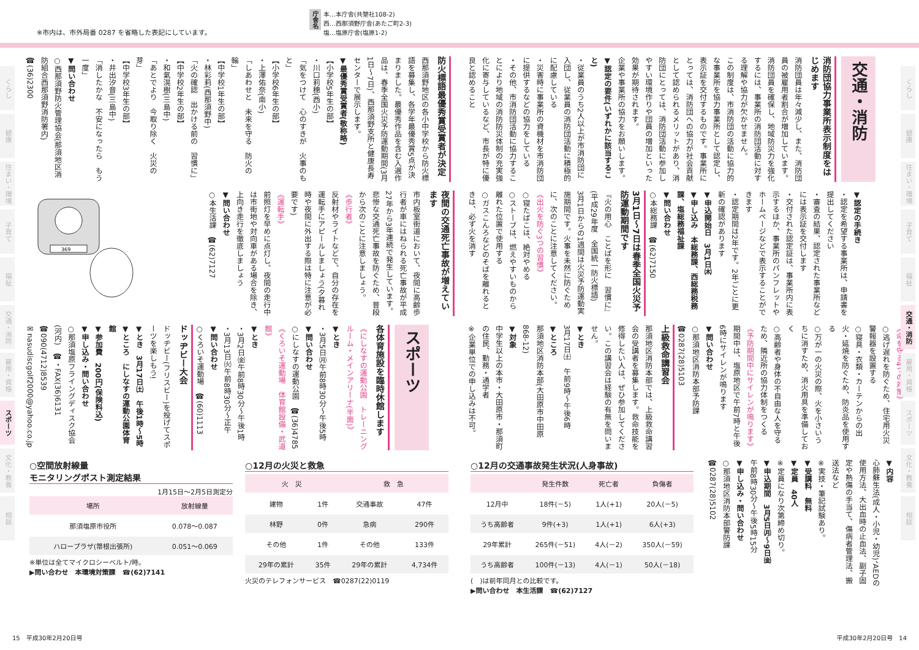※市内は、市外局番 0287 を省略した表記にしています。
庁舎名
本…本庁舎(共墾社108-2)
西…西那須野庁舎(あたご町2-3)
塩…塩原庁舎(塩原1-2)
くらし
健康
住まい・環境
子育て
福祉
交通・消防
雇用・資格
スポーツ
文化・教養
相談
交通・消防
消防団協力事業所表示制度をはじめます
消防団員は年々減少し、また、消防団員の被雇用者割合が増加しています。消防団員を確保し、地域防災力を強化するには、事業所の消防団活動に対する理解や協力が欠かせません。
この制度は、市消防団の活動に協力的な事業所を協力事業所として認定し、表示証を交付するものです。事業所にとっては、消防団への協力が社会貢献として認められるメリットがあり、消防団にとっては、消防団活動に参加しやすい環境作りや団員の増加といった効果が期待されます。
企業や事業所の協力をお願いします。
▼認定の要件(いずれかに該当すること)
・従業員のうち2人以上が市消防団に入団し、従業員の消防団活動に積極的に配慮している
・災害時に事業所の資機材を市消防団に提供するなどの協力をしている
・その他、市消防団活動に協力することにより地域の消防防災体制の充実強化に寄与しているなど、市長が特に優良と認めること
▼認定の手続き
・認定を希望する事業所は、申請書を提出してください
・審査の結果、認定された事業所などには表示証を交付します
・交付された認定証は、事業所内に表示するほか、事業所のパンフレットやホームページなどで表示することができます
・認定期間は2年です。2年ごとに更新の確認があります
▼申込開始日　3月1日㈭
▼申し込み　本総務課、西総務税務課、塩総務福祉課
▼問い合わせ
○本総務課　☎(62)7150
3月1日～7日は春季全国火災予防運動期間です
『火の用心　ことばを形に　習慣に』(平成29年度　全国統一防火標語)
3月1日からの1週間は火災予防運動実施期間です。火事を未然に防ぐために、次のことに注意してください。
《出火を防ぐ3つの習慣》
○寝たばこは、絶対やめる
○ストーブは、燃えやすいものから離れた位置で使用する
○ガスこんろなどのそばを離れるときは、必ず火を消す
《命を守る4つの対策》
○逃げ遅れを防ぐため、住宅用火災警報器を設置する
○寝具・衣類・カーテンからの出火・延焼を防ぐため、防炎品を使用する
○万が一の火災の際、火を小さいうちに消すため、消火用具を準備しておく
○高齢者や身体の不自由な人を守るため、隣近所の協力体制をつくる
《予防期間中にサイレンが鳴ります》
期間中は、塩原地区で午前7時と午後6時にサイレンが鳴ります
▼問い合わせ
○那須地区消防本部予防課　☎0287(28)5103
上級救命講習会
那須地区消防本部では、上級救命講習会の受講者を募集します。救命技能を修得したい人は、ぜひ参加してください。この講習会は経験の有無を問いません。
▼とき
3月17日㈯　午前9時～午後6時
▼ところ
那須地区消防本部(大田原市中田原868-12)
▼対象
中学生以上の本市・大田原市・那須町の住民、勤務・通学者
※企業単位での申し込みは不可。
▼内容
心肺蘇生法(成人・小児・幼児)、AEDの使用方法、大出血時の止血法、副子固定や熱傷の手当て、傷病者管理法、搬送法など
※実技・筆記試験あり。
▼受講料　無料
▼定員　40人
※定員になり次第締め切り。
▼申込期間　3月5日㈪～9日㈮
午前8時30分～午後5時15分
▼申し込み・問い合わせ
○那須地区消防本部警防課　☎0287(28)5102
○12月の交通事故発生状況(人身事故)
| | 発生件数 | 死亡者 | 負傷者 |
| --- | --- | --- | --- |
| 12月中 | 18件(－5) | 1人(+1) | 20人(－5) |
| うち高齢者 | 9件(+3) | 1人(+1) | 6人(+3) |
| 29年累計 | 265件(－51) | 4人(－2) | 350人(－59) |
| うち高齢者 | 100件(－13) | 4人(－1) | 50人(－18) |
(　)は前年同月との比較です。
▶問い合わせ　本生活課　☎(62)7127
平成30年2月20日号　14
防火標語最優秀賞受賞者が決定
西那須野地区の各小中学校から防火標語を募集し、各学年最優秀賞5点が決まりました。最優秀作品を含む入選作品は、春季全国火災予防運動期間(3月1日～7日)、西那須野支所と健康長寿センターで展示します。
▼最優秀賞受賞者(敬称略)
【小学校5年生の部】
・川口莉穂(西小)
「気をつけて　心のすきが　火事のもと」
【小学校6年生の部】
・上澤佑奈(南小)
「しあわせと　未来を守る　防火の輪」
【中学校1年生の部】
・林彩莉(西那須野中)
「火の確認　出かける前の　習慣に」
【中学校2年生の部】
・和氣滉樹(三島中)
「あとでより　今取り除く　火災の芽」
【中学校3年生の部】
・井出汐音(三島中)
「消したかな　不安になったら　もう一度」
▼問い合わせ
○西那須野防火管理協会(那須地区消防組合西那須野消防署内)　☎(36)2300
夜間の交通死亡事故が増えています
市内板室街道において、夜間に高齢歩行者が車にはねられる死亡事故が平成27年から3年連続で発生しています。
悲惨な交通死亡事故を防ぐため、普段から次のことに注意しましょう。
《歩行者》
反射材やライトなどで、自分の存在を運転手にアピールしましょう(夕暮れ時や夜間に外出する際は特に注意が必要です)
《運転手》
前照灯を早めに点灯し、夜間の走行中は市街地や対向車がある場合を除き、上向き走行を徹底しましょう
▼問い合わせ
○本生活課　☎(62)7127
369
スポーツ
各体育施設を臨時休館します
《にしなすの運動公園　トレーニングルーム・メインアリーナ(半面)》
▼とき
・3月5日㈪午前8時30分～午後5時
▼問い合わせ
○にしなすの運動公園　☎(36)4785
《くろいそ運動場　体育館設備・武道館》
▼とき
・3月2日㈮午前8時30分～午後1時
・3月13日㈫午前8時30分～正午
▼問い合わせ
○くろいそ運動場　☎(60)1113
ドッヂビー大会
ドッヂビー(フリスビー)を投げてスポーツを楽しもう!
▼とき　3月17日㈯　午後1時～5時
▼ところ　にしなすの運動公園体育館
▼参加費　200円(保険料込)
▼申し込み・問い合わせ
○那須塩原フライングディスク協会(河内)　☎・FAX(36)6131　☎090(4712)8539
✉nasudiscgolf2000@yahoo.co.jp
○空間放射線量
モニタリングポスト測定結果
1月15日～2月5日測定分
| 場所 | 放射線量 |
| --- | --- |
| 那須塩原市役所 | 0.078～0.087 |
| ハロープラザ(箒根出張所) | 0.051～0.069 |
※単位は全てマイクロシーベルト/時。
▶問い合わせ　本環境対策課　☎(62)7141
○12月の火災と救急
| 火 災 | | 救 急 | |
| --- | --- | --- | --- |
| 建物 | 1件 | 交通事故 | 47件 |
| 林野 | 0件 | 急病 | 290件 |
| その他 | 1件 | その他 | 133件 |
| 29年の累計 | 35件 | 29年の累計 | 4,734件 |
火災のテレフォンサービス　☎0287(22)0119
くらし
健康
住まい・環境
子育て
福祉
交通・消防
雇用・資格
スポーツ
文化・教養
相談
15　平成30年2月20日号